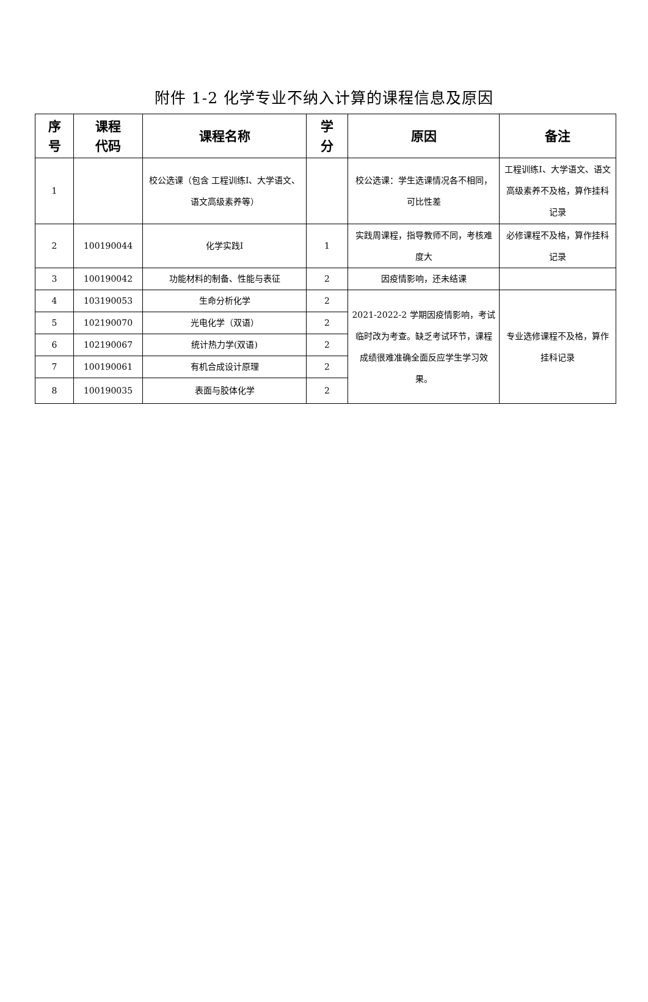附件 1-2 化学专业不纳入计算的课程信息及原因
| 序 号 | 课程 代码 | 课程名称 | 学 分 | 原因 | 备注 |
| --- | --- | --- | --- | --- | --- |
| 1 | | 校公选课（包含 工程训练Ⅰ、大学语文、语文高级素养等） | | 校公选课：学生选课情况各不相同，可比性差 | 工程训练Ⅰ、大学语文、语文高级素养不及格，算作挂科记录 |
| 2 | 100190044 | 化学实践Ⅰ | 1 | 实践周课程，指导教师不同，考核难度大 | 必修课程不及格，算作挂科记录 |
| 3 | 100190042 | 功能材料的制备、性能与表征 | 2 | 因疫情影响，还未结课 | |
| 4 | 103190053 | 生命分析化学 | 2 | 2021-2022-2 学期因疫情影响，考试临时改为考查。缺乏考试环节，课程成绩很难准确全面反应学生学习效果。 | 专业选修课程不及格，算作挂科记录 |
| 5 | 102190070 | 光电化学（双语） | 2 | | |
| 6 | 102190067 | 统计热力学(双语) | 2 | | |
| 7 | 100190061 | 有机合成设计原理 | 2 | | |
| 8 | 100190035 | 表面与胶体化学 | 2 | | |